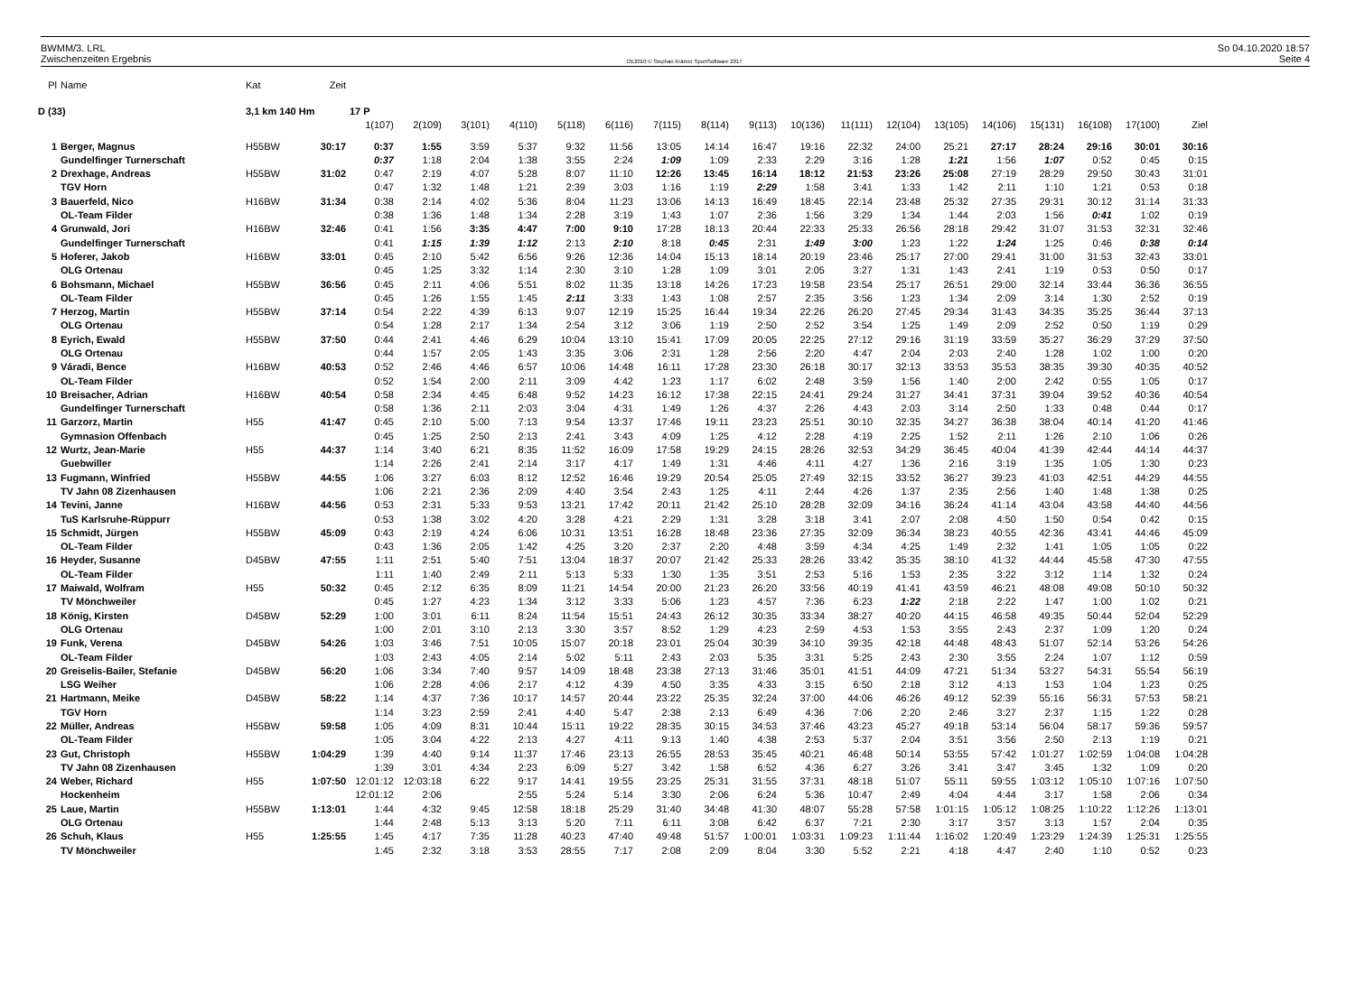BWMM/3. LRL
Zwischenzeiten Ergebnis
OE2010 © Stephan Krämer SportSoftware 2017
So 04.10.2020 18:57
Seite 4
| Pl | Name | Kat | Zeit | | | | | | | | | | | | | | | | | | |
| D (33) | | 3,1 km 140 Hm | | 17 P | | | | | | | | | | | | | | | | | |
| | | | | 1(107) | 2(109) | 3(101) | 4(110) | 5(118) | 6(116) | 7(115) | 8(114) | 9(113) | 10(136) | 11(111) | 12(104) | 13(105) | 14(106) | 15(131) | 16(108) | 17(100) | Ziel |
| 1 | Berger, Magnus | H55BW | 30:17 | 0:37 | 1:55 | 3:59 | 5:37 | 9:32 | 11:56 | 13:05 | 14:14 | 16:47 | 19:16 | 22:32 | 24:00 | 25:21 | 27:17 | 28:24 | 29:16 | 30:01 | 30:16 |
| | Gundelfinger Turnerschaft | | | 0:37 | 1:18 | 2:04 | 1:38 | 3:55 | 2:24 | 1:09 | 1:09 | 2:33 | 2:29 | 3:16 | 1:28 | 1:21 | 1:56 | 1:07 | 0:52 | 0:45 | 0:15 |
| 2 | Drexhage, Andreas | H55BW | 31:02 | 0:47 | 2:19 | 4:07 | 5:28 | 8:07 | 11:10 | 12:26 | 13:45 | 16:14 | 18:12 | 21:53 | 23:26 | 25:08 | 27:19 | 28:29 | 29:50 | 30:43 | 31:01 |
| | TGV Horn | | | 0:47 | 1:32 | 1:48 | 1:21 | 2:39 | 3:03 | 1:16 | 1:19 | 2:29 | 1:58 | 3:41 | 1:33 | 1:42 | 2:11 | 1:10 | 1:21 | 0:53 | 0:18 |
| 3 | Bauerfeld, Nico | H16BW | 31:34 | 0:38 | 2:14 | 4:02 | 5:36 | 8:04 | 11:23 | 13:06 | 14:13 | 16:49 | 18:45 | 22:14 | 23:48 | 25:32 | 27:35 | 29:31 | 30:12 | 31:14 | 31:33 |
| | OL-Team Filder | | | 0:38 | 1:36 | 1:48 | 1:34 | 2:28 | 3:19 | 1:43 | 1:07 | 2:36 | 1:56 | 3:29 | 1:34 | 1:44 | 2:03 | 1:56 | 0:41 | 1:02 | 0:19 |
| 4 | Grunwald, Jori | H16BW | 32:46 | 0:41 | 1:56 | 3:35 | 4:47 | 7:00 | 9:10 | 17:28 | 18:13 | 20:44 | 22:33 | 25:33 | 26:56 | 28:18 | 29:42 | 31:07 | 31:53 | 32:31 | 32:46 |
| | Gundelfinger Turnerschaft | | | 0:41 | 1:15 | 1:39 | 1:12 | 2:13 | 2:10 | 8:18 | 0:45 | 2:31 | 1:49 | 3:00 | 1:23 | 1:22 | 1:24 | 1:25 | 0:46 | 0:38 | 0:14 |
| 5 | Hoferer, Jakob | H16BW | 33:01 | 0:45 | 2:10 | 5:42 | 6:56 | 9:26 | 12:36 | 14:04 | 15:13 | 18:14 | 20:19 | 23:46 | 25:17 | 27:00 | 29:41 | 31:00 | 31:53 | 32:43 | 33:01 |
| | OLG Ortenau | | | 0:45 | 1:25 | 3:32 | 1:14 | 2:30 | 3:10 | 1:28 | 1:09 | 3:01 | 2:05 | 3:27 | 1:31 | 1:43 | 2:41 | 1:19 | 0:53 | 0:50 | 0:17 |
| 6 | Bohsmann, Michael | H55BW | 36:56 | 0:45 | 2:11 | 4:06 | 5:51 | 8:02 | 11:35 | 13:18 | 14:26 | 17:23 | 19:58 | 23:54 | 25:17 | 26:51 | 29:00 | 32:14 | 33:44 | 36:36 | 36:55 |
| | OL-Team Filder | | | 0:45 | 1:26 | 1:55 | 1:45 | 2:11 | 3:33 | 1:43 | 1:08 | 2:57 | 2:35 | 3:56 | 1:23 | 1:34 | 2:09 | 3:14 | 1:30 | 2:52 | 0:19 |
| 7 | Herzog, Martin | H55BW | 37:14 | 0:54 | 2:22 | 4:39 | 6:13 | 9:07 | 12:19 | 15:25 | 16:44 | 19:34 | 22:26 | 26:20 | 27:45 | 29:34 | 31:43 | 34:35 | 35:25 | 36:44 | 37:13 |
| | OLG Ortenau | | | 0:54 | 1:28 | 2:17 | 1:34 | 2:54 | 3:12 | 3:06 | 1:19 | 2:50 | 2:52 | 3:54 | 1:25 | 1:49 | 2:09 | 2:52 | 0:50 | 1:19 | 0:29 |
| 8 | Eyrich, Ewald | H55BW | 37:50 | 0:44 | 2:41 | 4:46 | 6:29 | 10:04 | 13:10 | 15:41 | 17:09 | 20:05 | 22:25 | 27:12 | 29:16 | 31:19 | 33:59 | 35:27 | 36:29 | 37:29 | 37:50 |
| | OLG Ortenau | | | 0:44 | 1:57 | 2:05 | 1:43 | 3:35 | 3:06 | 2:31 | 1:28 | 2:56 | 2:20 | 4:47 | 2:04 | 2:03 | 2:40 | 1:28 | 1:02 | 1:00 | 0:20 |
| 9 | Váradi, Bence | H16BW | 40:53 | 0:52 | 2:46 | 4:46 | 6:57 | 10:06 | 14:48 | 16:11 | 17:28 | 23:30 | 26:18 | 30:17 | 32:13 | 33:53 | 35:53 | 38:35 | 39:30 | 40:35 | 40:52 |
| | OL-Team Filder | | | 0:52 | 1:54 | 2:00 | 2:11 | 3:09 | 4:42 | 1:23 | 1:17 | 6:02 | 2:48 | 3:59 | 1:56 | 1:40 | 2:00 | 2:42 | 0:55 | 1:05 | 0:17 |
| 10 | Breisacher, Adrian | H16BW | 40:54 | 0:58 | 2:34 | 4:45 | 6:48 | 9:52 | 14:23 | 16:12 | 17:38 | 22:15 | 24:41 | 29:24 | 31:27 | 34:41 | 37:31 | 39:04 | 39:52 | 40:36 | 40:54 |
| | Gundelfinger Turnerschaft | | | 0:58 | 1:36 | 2:11 | 2:03 | 3:04 | 4:31 | 1:49 | 1:26 | 4:37 | 2:26 | 4:43 | 2:03 | 3:14 | 2:50 | 1:33 | 0:48 | 0:44 | 0:17 |
| 11 | Garzorz, Martin | H55 | 41:47 | 0:45 | 2:10 | 5:00 | 7:13 | 9:54 | 13:37 | 17:46 | 19:11 | 23:23 | 25:51 | 30:10 | 32:35 | 34:27 | 36:38 | 38:04 | 40:14 | 41:20 | 41:46 |
| | Gymnasion Offenbach | | | 0:45 | 1:25 | 2:50 | 2:13 | 2:41 | 3:43 | 4:09 | 1:25 | 4:12 | 2:28 | 4:19 | 2:25 | 1:52 | 2:11 | 1:26 | 2:10 | 1:06 | 0:26 |
| 12 | Wurtz, Jean-Marie | H55 | 44:37 | 1:14 | 3:40 | 6:21 | 8:35 | 11:52 | 16:09 | 17:58 | 19:29 | 24:15 | 28:26 | 32:53 | 34:29 | 36:45 | 40:04 | 41:39 | 42:44 | 44:14 | 44:37 |
| | Guebwiller | | | 1:14 | 2:26 | 2:41 | 2:14 | 3:17 | 4:17 | 1:49 | 1:31 | 4:46 | 4:11 | 4:27 | 1:36 | 2:16 | 3:19 | 1:35 | 1:05 | 1:30 | 0:23 |
| 13 | Fugmann, Winfried | H55BW | 44:55 | 1:06 | 3:27 | 6:03 | 8:12 | 12:52 | 16:46 | 19:29 | 20:54 | 25:05 | 27:49 | 32:15 | 33:52 | 36:27 | 39:23 | 41:03 | 42:51 | 44:29 | 44:55 |
| | TV Jahn 08 Zizenhausen | | | 1:06 | 2:21 | 2:36 | 2:09 | 4:40 | 3:54 | 2:43 | 1:25 | 4:11 | 2:44 | 4:26 | 1:37 | 2:35 | 2:56 | 1:40 | 1:48 | 1:38 | 0:25 |
| 14 | Tevini, Janne | H16BW | 44:56 | 0:53 | 2:31 | 5:33 | 9:53 | 13:21 | 17:42 | 20:11 | 21:42 | 25:10 | 28:28 | 32:09 | 34:16 | 36:24 | 41:14 | 43:04 | 43:58 | 44:40 | 44:56 |
| | TuS Karlsruhe-Rüppurr | | | 0:53 | 1:38 | 3:02 | 4:20 | 3:28 | 4:21 | 2:29 | 1:31 | 3:28 | 3:18 | 3:41 | 2:07 | 2:08 | 4:50 | 1:50 | 0:54 | 0:42 | 0:15 |
| 15 | Schmidt, Jürgen | H55BW | 45:09 | 0:43 | 2:19 | 4:24 | 6:06 | 10:31 | 13:51 | 16:28 | 18:48 | 23:36 | 27:35 | 32:09 | 36:34 | 38:23 | 40:55 | 42:36 | 43:41 | 44:46 | 45:09 |
| | OL-Team Filder | | | 0:43 | 1:36 | 2:05 | 1:42 | 4:25 | 3:20 | 2:37 | 2:20 | 4:48 | 3:59 | 4:34 | 4:25 | 1:49 | 2:32 | 1:41 | 1:05 | 1:05 | 0:22 |
| 16 | Heyder, Susanne | D45BW | 47:55 | 1:11 | 2:51 | 5:40 | 7:51 | 13:04 | 18:37 | 20:07 | 21:42 | 25:33 | 28:26 | 33:42 | 35:35 | 38:10 | 41:32 | 44:44 | 45:58 | 47:30 | 47:55 |
| | OL-Team Filder | | | 1:11 | 1:40 | 2:49 | 2:11 | 5:13 | 5:33 | 1:30 | 1:35 | 3:51 | 2:53 | 5:16 | 1:53 | 2:35 | 3:22 | 3:12 | 1:14 | 1:32 | 0:24 |
| 17 | Maiwald, Wolfram | H55 | 50:32 | 0:45 | 2:12 | 6:35 | 8:09 | 11:21 | 14:54 | 20:00 | 21:23 | 26:20 | 33:56 | 40:19 | 41:41 | 43:59 | 46:21 | 48:08 | 49:08 | 50:10 | 50:32 |
| | TV Mönchweiler | | | 0:45 | 1:27 | 4:23 | 1:34 | 3:12 | 3:33 | 5:06 | 1:23 | 4:57 | 7:36 | 6:23 | 1:22 | 2:18 | 2:22 | 1:47 | 1:00 | 1:02 | 0:21 |
| 18 | König, Kirsten | D45BW | 52:29 | 1:00 | 3:01 | 6:11 | 8:24 | 11:54 | 15:51 | 24:43 | 26:12 | 30:35 | 33:34 | 38:27 | 40:20 | 44:15 | 46:58 | 49:35 | 50:44 | 52:04 | 52:29 |
| | OLG Ortenau | | | 1:00 | 2:01 | 3:10 | 2:13 | 3:30 | 3:57 | 8:52 | 1:29 | 4:23 | 2:59 | 4:53 | 1:53 | 3:55 | 2:43 | 2:37 | 1:09 | 1:20 | 0:24 |
| 19 | Funk, Verena | D45BW | 54:26 | 1:03 | 3:46 | 7:51 | 10:05 | 15:07 | 20:18 | 23:01 | 25:04 | 30:39 | 34:10 | 39:35 | 42:18 | 44:48 | 48:43 | 51:07 | 52:14 | 53:26 | 54:26 |
| | OL-Team Filder | | | 1:03 | 2:43 | 4:05 | 2:14 | 5:02 | 5:11 | 2:43 | 2:03 | 5:35 | 3:31 | 5:25 | 2:43 | 2:30 | 3:55 | 2:24 | 1:07 | 1:12 | 0:59 |
| 20 | Greiselis-Bailer, Stefanie | D45BW | 56:20 | 1:06 | 3:34 | 7:40 | 9:57 | 14:09 | 18:48 | 23:38 | 27:13 | 31:46 | 35:01 | 41:51 | 44:09 | 47:21 | 51:34 | 53:27 | 54:31 | 55:54 | 56:19 |
| | LSG Weiher | | | 1:06 | 2:28 | 4:06 | 2:17 | 4:12 | 4:39 | 4:50 | 3:35 | 4:33 | 3:15 | 6:50 | 2:18 | 3:12 | 4:13 | 1:53 | 1:04 | 1:23 | 0:25 |
| 21 | Hartmann, Meike | D45BW | 58:22 | 1:14 | 4:37 | 7:36 | 10:17 | 14:57 | 20:44 | 23:22 | 25:35 | 32:24 | 37:00 | 44:06 | 46:26 | 49:12 | 52:39 | 55:16 | 56:31 | 57:53 | 58:21 |
| | TGV Horn | | | 1:14 | 3:23 | 2:59 | 2:41 | 4:40 | 5:47 | 2:38 | 2:13 | 6:49 | 4:36 | 7:06 | 2:20 | 2:46 | 3:27 | 2:37 | 1:15 | 1:22 | 0:28 |
| 22 | Müller, Andreas | H55BW | 59:58 | 1:05 | 4:09 | 8:31 | 10:44 | 15:11 | 19:22 | 28:35 | 30:15 | 34:53 | 37:46 | 43:23 | 45:27 | 49:18 | 53:14 | 56:04 | 58:17 | 59:36 | 59:57 |
| | OL-Team Filder | | | 1:05 | 3:04 | 4:22 | 2:13 | 4:27 | 4:11 | 9:13 | 1:40 | 4:38 | 2:53 | 5:37 | 2:04 | 3:51 | 3:56 | 2:50 | 2:13 | 1:19 | 0:21 |
| 23 | Gut, Christoph | H55BW | 1:04:29 | 1:39 | 4:40 | 9:14 | 11:37 | 17:46 | 23:13 | 26:55 | 28:53 | 35:45 | 40:21 | 46:48 | 50:14 | 53:55 | 57:42 | 1:01:27 | 1:02:59 | 1:04:08 | 1:04:28 |
| | TV Jahn 08 Zizenhausen | | | 1:39 | 3:01 | 4:34 | 2:23 | 6:09 | 5:27 | 3:42 | 1:58 | 6:52 | 4:36 | 6:27 | 3:26 | 3:41 | 3:47 | 3:45 | 1:32 | 1:09 | 0:20 |
| 24 | Weber, Richard | H55 | 1:07:50 | 12:01:12 | 12:03:18 | 6:22 | 9:17 | 14:41 | 19:55 | 23:25 | 25:31 | 31:55 | 37:31 | 48:18 | 51:07 | 55:11 | 59:55 | 1:03:12 | 1:05:10 | 1:07:16 | 1:07:50 |
| | Hockenheim | | | 12:01:12 | 2:06 | | 2:55 | 5:24 | 5:14 | 3:30 | 2:06 | 6:24 | 5:36 | 10:47 | 2:49 | 4:04 | 4:44 | 3:17 | 1:58 | 2:06 | 0:34 |
| 25 | Laue, Martin | H55BW | 1:13:01 | 1:44 | 4:32 | 9:45 | 12:58 | 18:18 | 25:29 | 31:40 | 34:48 | 41:30 | 48:07 | 55:28 | 57:58 | 1:01:15 | 1:05:12 | 1:08:25 | 1:10:22 | 1:12:26 | 1:13:01 |
| | OLG Ortenau | | | 1:44 | 2:48 | 5:13 | 3:13 | 5:20 | 7:11 | 6:11 | 3:08 | 6:42 | 6:37 | 7:21 | 2:30 | 3:17 | 3:57 | 3:13 | 1:57 | 2:04 | 0:35 |
| 26 | Schuh, Klaus | H55 | 1:25:55 | 1:45 | 4:17 | 7:35 | 11:28 | 40:23 | 47:40 | 49:48 | 51:57 | 1:00:01 | 1:03:31 | 1:09:23 | 1:11:44 | 1:16:02 | 1:20:49 | 1:23:29 | 1:24:39 | 1:25:31 | 1:25:55 |
| | TV Mönchweiler | | | 1:45 | 2:32 | 3:18 | 3:53 | 28:55 | 7:17 | 2:08 | 2:09 | 8:04 | 3:30 | 5:52 | 2:21 | 4:18 | 4:47 | 2:40 | 1:10 | 0:52 | 0:23 |